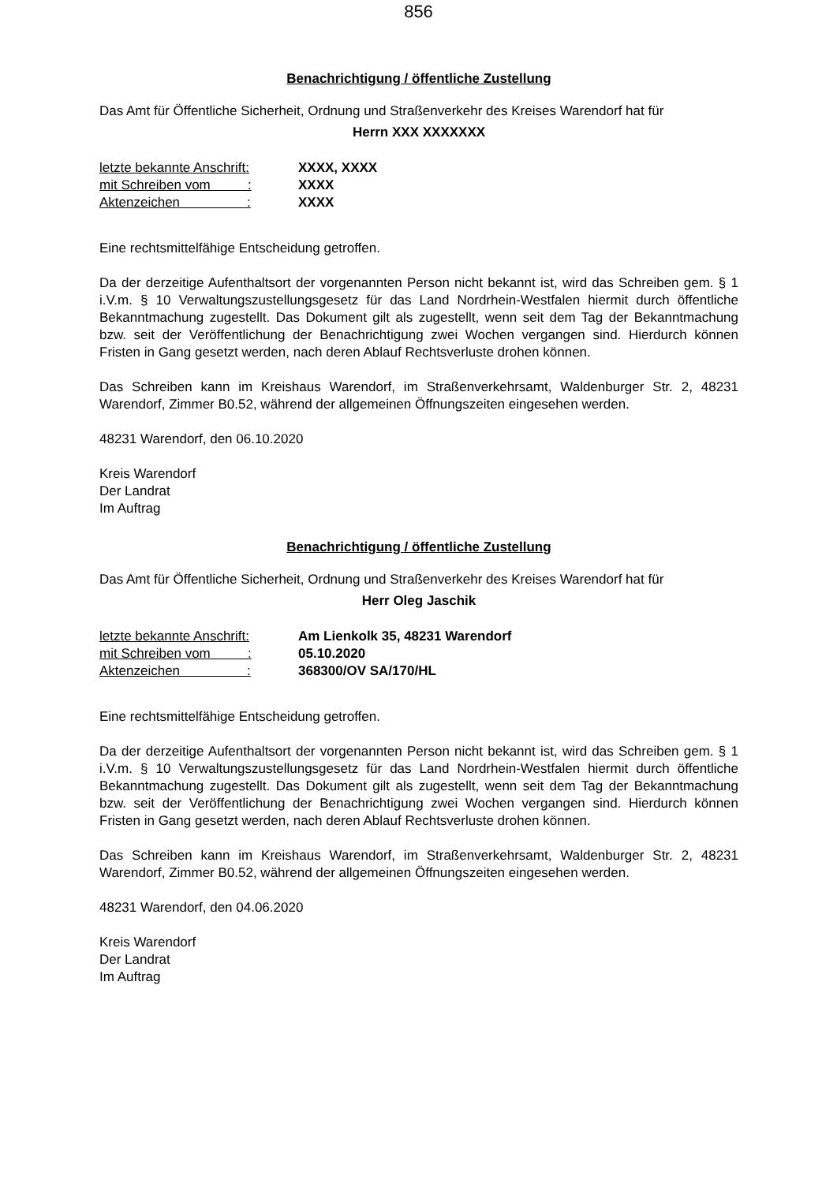856
Benachrichtigung / öffentliche Zustellung
Das Amt für Öffentliche Sicherheit, Ordnung und Straßenverkehr des Kreises Warendorf hat für
Herrn XXX XXXXXXX
letzte bekannte Anschrift: XXXX, XXXX
mit Schreiben vom : XXXX
Aktenzeichen : XXXX
Eine rechtsmittelfähige Entscheidung getroffen.
Da der derzeitige Aufenthaltsort der vorgenannten Person nicht bekannt ist, wird das Schreiben gem. § 1 i.V.m. § 10 Verwaltungszustellungsgesetz für das Land Nordrhein-Westfalen hiermit durch öffentliche Bekanntmachung zugestellt. Das Dokument gilt als zugestellt, wenn seit dem Tag der Bekanntmachung bzw. seit der Veröffentlichung der Benachrichtigung zwei Wochen vergangen sind. Hierdurch können Fristen in Gang gesetzt werden, nach deren Ablauf Rechtsverluste drohen können.
Das Schreiben kann im Kreishaus Warendorf, im Straßenverkehrsamt, Waldenburger Str. 2, 48231 Warendorf, Zimmer B0.52, während der allgemeinen Öffnungszeiten eingesehen werden.
48231 Warendorf, den 06.10.2020
Kreis Warendorf
Der Landrat
Im Auftrag
Benachrichtigung / öffentliche Zustellung
Das Amt für Öffentliche Sicherheit, Ordnung und Straßenverkehr des Kreises Warendorf hat für
Herr Oleg Jaschik
letzte bekannte Anschrift: Am Lienkolk 35, 48231 Warendorf
mit Schreiben vom : 05.10.2020
Aktenzeichen : 368300/OV SA/170/HL
Eine rechtsmittelfähige Entscheidung getroffen.
Da der derzeitige Aufenthaltsort der vorgenannten Person nicht bekannt ist, wird das Schreiben gem. § 1 i.V.m. § 10 Verwaltungszustellungsgesetz für das Land Nordrhein-Westfalen hiermit durch öffentliche Bekanntmachung zugestellt. Das Dokument gilt als zugestellt, wenn seit dem Tag der Bekanntmachung bzw. seit der Veröffentlichung der Benachrichtigung zwei Wochen vergangen sind. Hierdurch können Fristen in Gang gesetzt werden, nach deren Ablauf Rechtsverluste drohen können.
Das Schreiben kann im Kreishaus Warendorf, im Straßenverkehrsamt, Waldenburger Str. 2, 48231 Warendorf, Zimmer B0.52, während der allgemeinen Öffnungszeiten eingesehen werden.
48231 Warendorf, den 04.06.2020
Kreis Warendorf
Der Landrat
Im Auftrag